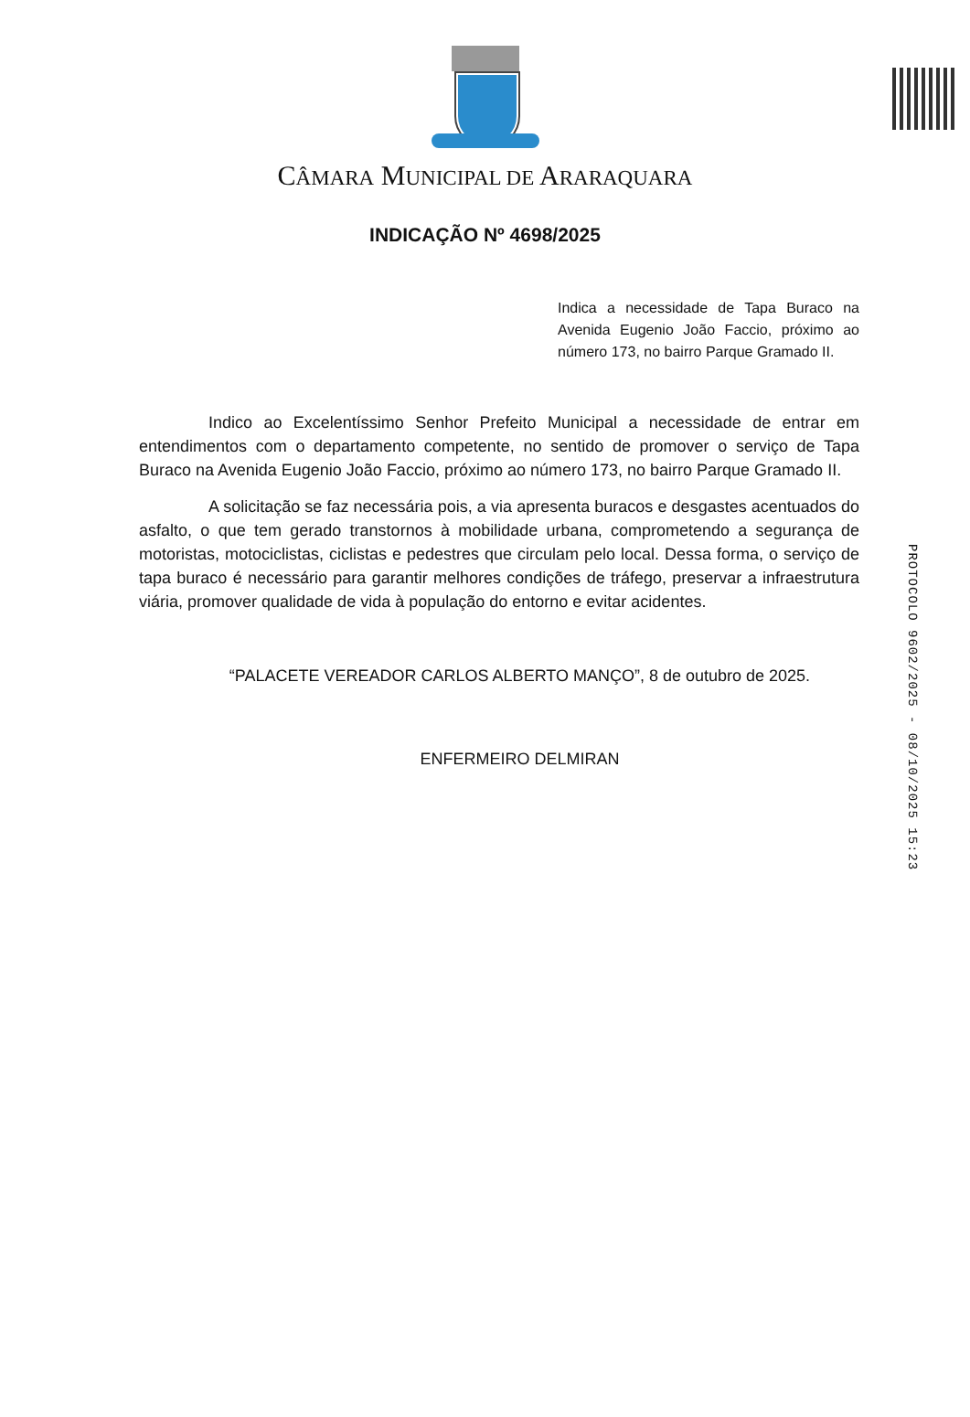CÂMARA MUNICIPAL DE ARARAQUARA
INDICAÇÃO Nº 4698/2025
Indica a necessidade de Tapa Buraco na Avenida Eugenio João Faccio, próximo ao número 173, no bairro Parque Gramado II.
Indico ao Excelentíssimo Senhor Prefeito Municipal a necessidade de entrar em entendimentos com o departamento competente, no sentido de promover o serviço de Tapa Buraco na Avenida Eugenio João Faccio, próximo ao número 173, no bairro Parque Gramado II.
A solicitação se faz necessária pois, a via apresenta buracos e desgastes acentuados do asfalto, o que tem gerado transtornos à mobilidade urbana, comprometendo a segurança de motoristas, motociclistas, ciclistas e pedestres que circulam pelo local. Dessa forma, o serviço de tapa buraco é necessário para garantir melhores condições de tráfego, preservar a infraestrutura viária, promover qualidade de vida à população do entorno e evitar acidentes.
“PALACETE VEREADOR CARLOS ALBERTO MANÇO”, 8 de outubro de 2025.
ENFERMEIRO DELMIRAN
PROTOCOLO 9602/2025 - 08/10/2025 15:23